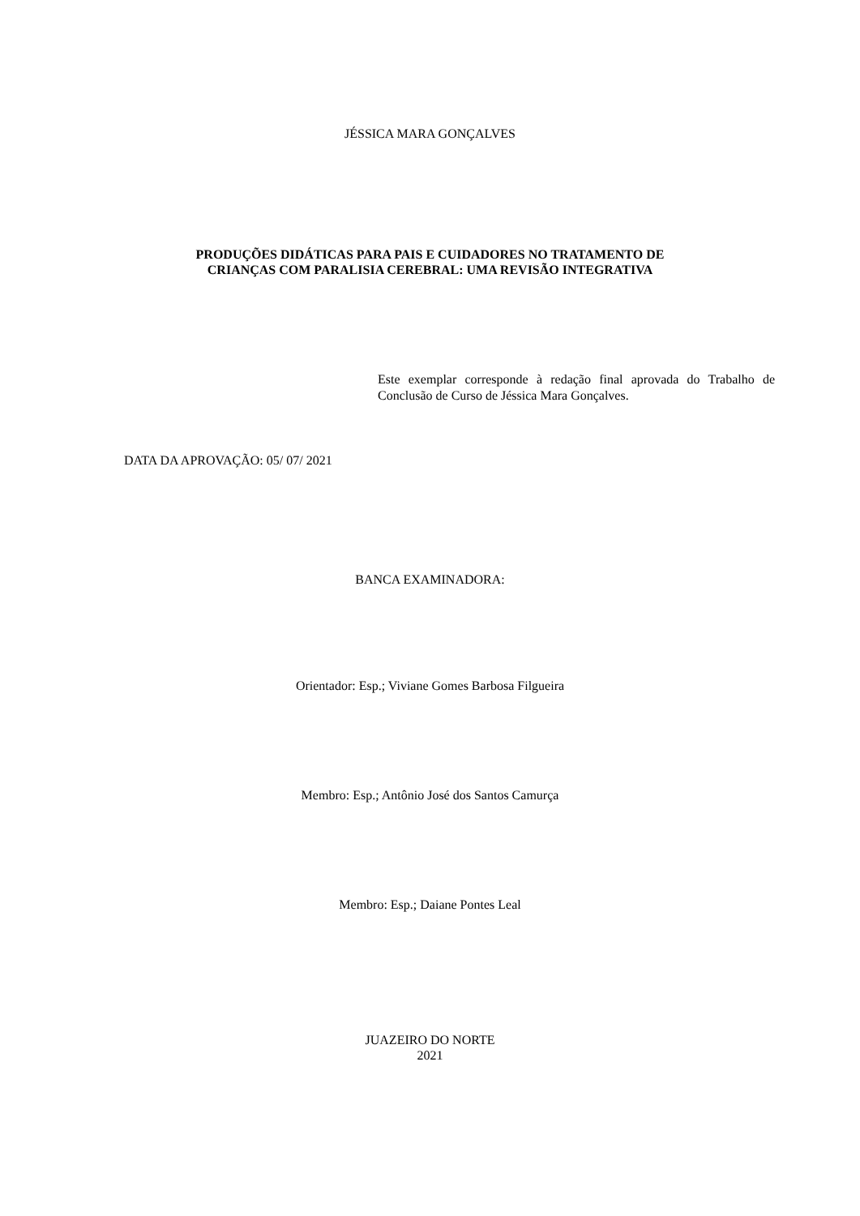JÉSSICA MARA GONÇALVES
PRODUÇÕES DIDÁTICAS PARA PAIS E CUIDADORES NO TRATAMENTO DE
CRIANÇAS COM PARALISIA CEREBRAL: UMA REVISÃO INTEGRATIVA
Este exemplar corresponde à redação final aprovada do Trabalho de Conclusão de Curso de Jéssica Mara Gonçalves.
DATA DA APROVAÇÃO: 05/ 07/ 2021
BANCA EXAMINADORA:
Orientador: Esp.; Viviane Gomes Barbosa Filgueira
Membro: Esp.; Antônio José dos Santos Camurça
Membro: Esp.; Daiane Pontes Leal
JUAZEIRO DO NORTE
2021